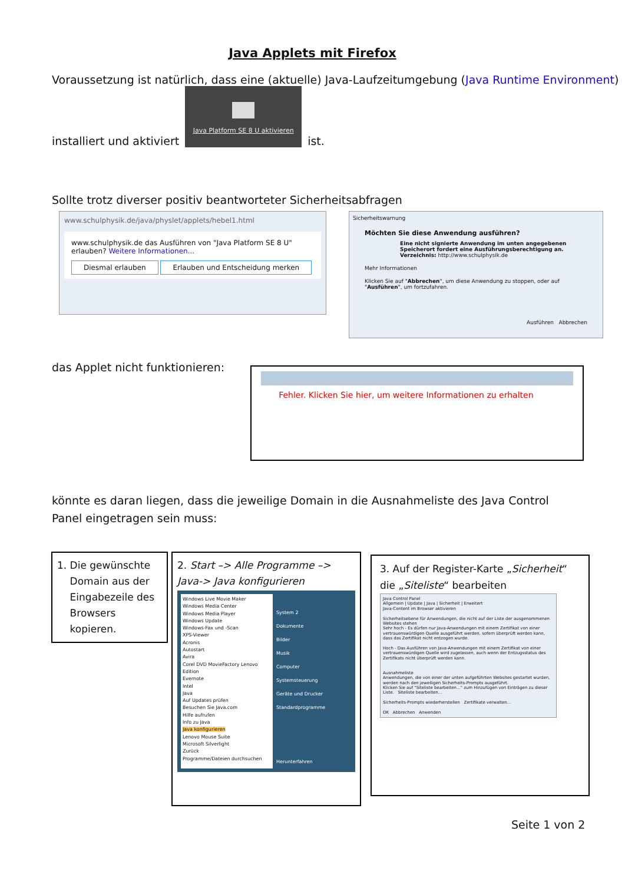Java Applets mit Firefox
Voraussetzung ist natürlich, dass eine (aktuelle) Java-Laufzeitumgebung (Java Runtime Environment)
installiert und aktiviert
Java Platform SE 8 U aktivieren
ist.
Sollte trotz diverser positiv beantworteter Sicherheitsabfragen
www.schulphysik.de/java/physlet/applets/hebel1.html
www.schulphysik.de das Ausführen von "Java Platform SE 8 U" erlauben? Weitere Informationen...
Diesmal erlauben Erlauben und Entscheidung merken
Sicherheitswarnung
Möchten Sie diese Anwendung ausführen?
Eine nicht signierte Anwendung im unten angegebenen Speicherort fordert eine Ausführungsberechtigung an.
Verzeichnis: http://www.schulphysik.de
Mehr Informationen
Klicken Sie auf "Abbrechen", um diese Anwendung zu stoppen, oder auf "Ausführen", um fortzufahren.
Ausführen Abbrechen
das Applet nicht funktionieren:
Fehler. Klicken Sie hier, um weitere Informationen zu erhalten
könnte es daran liegen, dass die jeweilige Domain in die Ausnahmeliste des Java Control Panel eingetragen sein muss:
1. Die gewünschte
Domain aus der
Eingabezeile des
Browsers
kopieren.
2. Start –> Alle Programme –> Java-> Java konfigurieren
Windows Live Movie Maker
Windows Media Center
Windows Media Player
Windows Update
Windows-Fax und -Scan
XPS-Viewer
Acronis
Autostart
Avira
Corel DVD MovieFactory Lenovo Edition
Evernote
Intel
Java
Auf Updates prüfen
Besuchen Sie Java.com
Hilfe aufrufen
Info zu Java
Java konfigurieren
Lenovo Mouse Suite
Microsoft Silverlight
Zurück
Programme/Dateien durchsuchen
System 2
Dokumente
Bilder
Musik
Computer
Systemsteuerung
Geräte und Drucker
Standardprogramme
Herunterfahren
3. Auf der Register-Karte „Sicherheit“ die „Siteliste“ bearbeiten
Java Control Panel
Allgemein | Update | Java | Sicherheit | Erweitert
Java-Content im Browser aktivieren
Sicherheitsebene für Anwendungen, die nicht auf der Liste der ausgenommenen Websites stehen
Sehr hoch - Es dürfen nur Java-Anwendungen mit einem Zertifikat von einer vertrauenswürdigen Quelle ausgeführt werden, sofern überprüft werden kann, dass das Zertifikat nicht entzogen wurde.
Hoch - Das Ausführen von Java-Anwendungen mit einem Zertifikat von einer vertrauenswürdigen Quelle wird zugelassen, auch wenn der Entzugsstatus des Zertifikats nicht überprüft werden kann.
Ausnahmeliste
Anwendungen, die von einer der unten aufgeführten Websites gestartet wurden, werden nach den jeweiligen Sicherheits-Prompts ausgeführt.
Klicken Sie auf "Siteliste bearbeiten..." zum Hinzufügen von Einträgen zu dieser Liste. Siteliste bearbeiten...
Sicherheits-Prompts wiederherstellen Zertifikate verwalten...
OK Abbrechen Anwenden
Seite 1 von 2